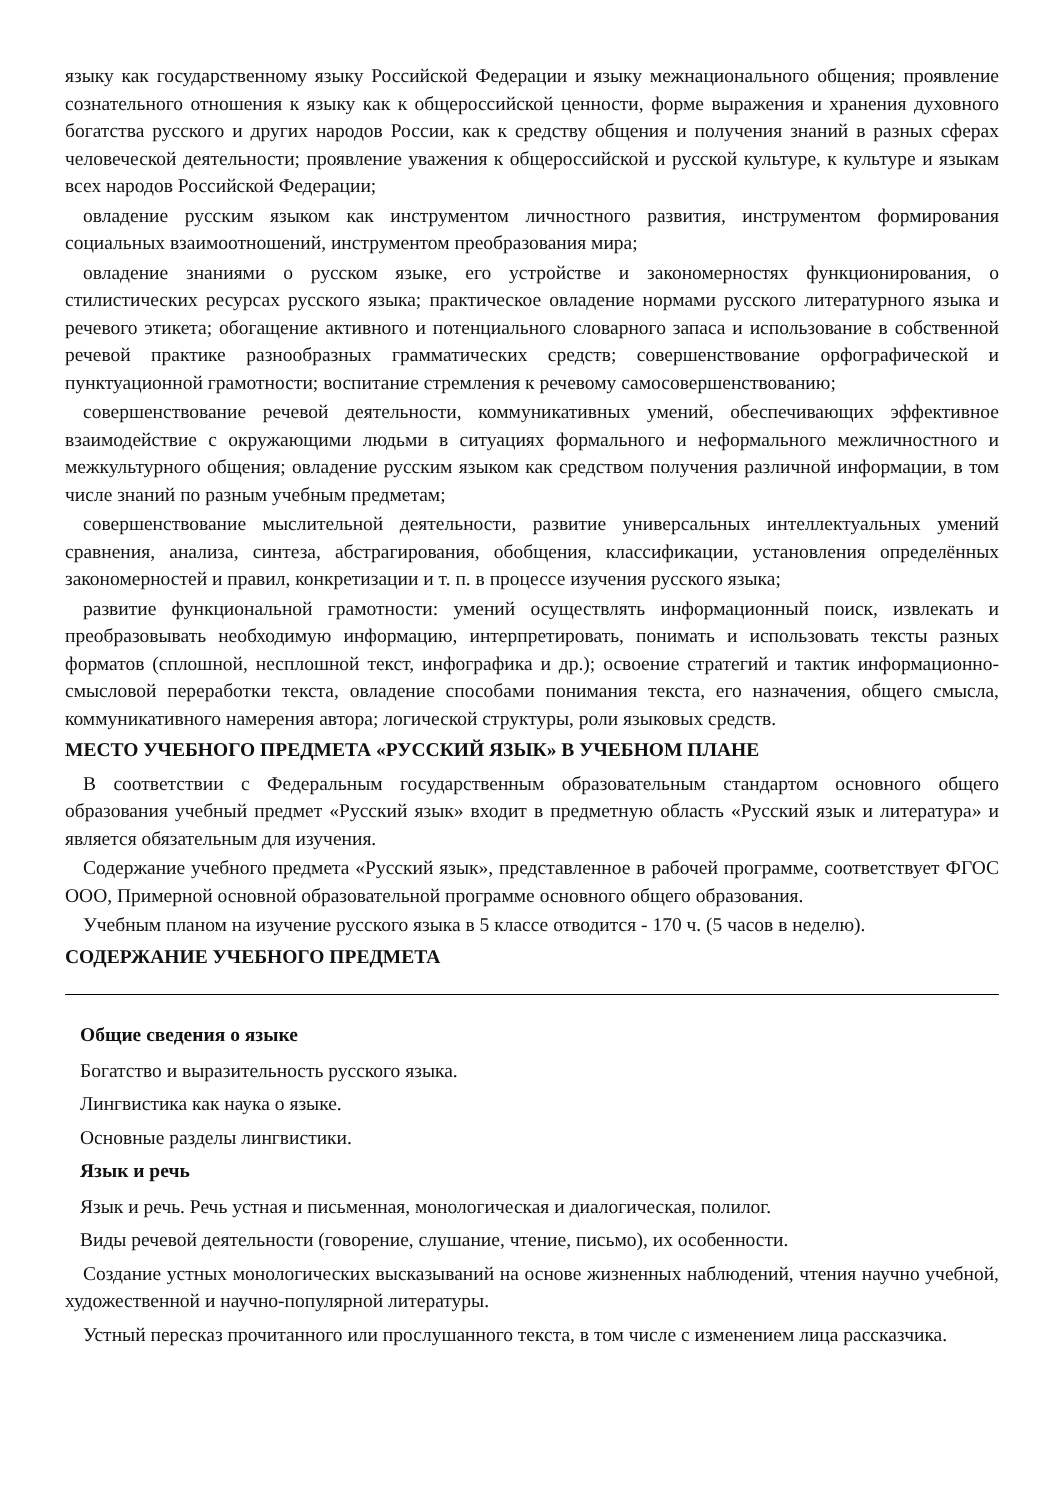языку как государственному языку Российской Федерации и языку межнационального общения; проявление сознательного отношения к языку как к общероссийской ценности, форме выражения и хранения духовного богатства русского и других народов России, как к средству общения и получения знаний в разных сферах человеческой деятельности; проявление уважения к общероссийской и русской культуре, к культуре и языкам всех народов Российской Федерации;
овладение русским языком как инструментом личностного развития, инструментом формирования социальных взаимоотношений, инструментом преобразования мира;
овладение знаниями о русском языке, его устройстве и закономерностях функционирования, о стилистических ресурсах русского языка; практическое овладение нормами русского литературного языка и речевого этикета; обогащение активного и потенциального словарного запаса и использование в собственной речевой практике разнообразных грамматических средств; совершенствование орфографической и пунктуационной грамотности; воспитание стремления к речевому самосовершенствованию;
совершенствование речевой деятельности, коммуникативных умений, обеспечивающих эффективное взаимодействие с окружающими людьми в ситуациях формального и неформального межличностного и межкультурного общения; овладение русским языком как средством получения различной информации, в том числе знаний по разным учебным предметам;
совершенствование мыслительной деятельности, развитие универсальных интеллектуальных умений сравнения, анализа, синтеза, абстрагирования, обобщения, классификации, установления определённых закономерностей и правил, конкретизации и т. п. в процессе изучения русского языка;
развитие функциональной грамотности: умений осуществлять информационный поиск, извлекать и преобразовывать необходимую информацию, интерпретировать, понимать и использовать тексты разных форматов (сплошной, несплошной текст, инфографика и др.); освоение стратегий и тактик информационно-смысловой переработки текста, овладение способами понимания текста, его назначения, общего смысла, коммуникативного намерения автора; логической структуры, роли языковых средств.
МЕСТО УЧЕБНОГО ПРЕДМЕТА «РУССКИЙ ЯЗЫК» В УЧЕБНОМ ПЛАНЕ
В соответствии с Федеральным государственным образовательным стандартом основного общего образования учебный предмет «Русский язык» входит в предметную область «Русский язык и литература» и является обязательным для изучения.
Содержание учебного предмета «Русский язык», представленное в рабочей программе, соответствует ФГОС ООО, Примерной основной образовательной программе основного общего образования.
Учебным планом на изучение русского языка в 5 классе отводится - 170 ч. (5 часов в неделю).
СОДЕРЖАНИЕ УЧЕБНОГО ПРЕДМЕТА
Общие сведения о языке
Богатство и выразительность русского языка.
Лингвистика как наука о языке.
Основные разделы лингвистики.
Язык и речь
Язык и речь. Речь устная и письменная, монологическая и диалогическая, полилог.
Виды речевой деятельности (говорение, слушание, чтение, письмо), их особенности.
Создание устных монологических высказываний на основе жизненных наблюдений, чтения научно учебной, художественной и научно-популярной литературы.
Устный пересказ прочитанного или прослушанного текста, в том числе с изменением лица рассказчика.